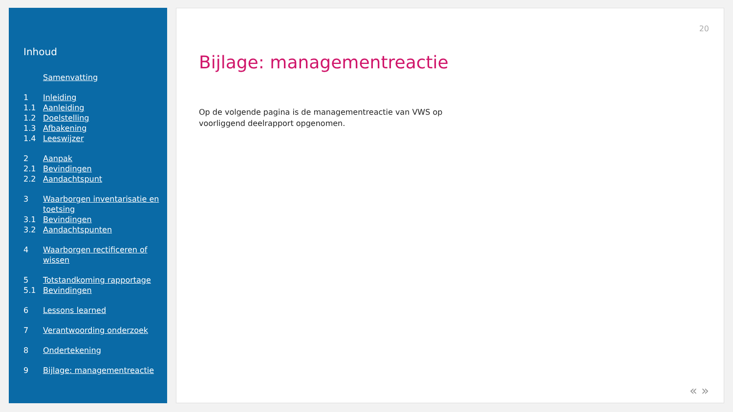Inhoud
Samenvatting
1 Inleiding
1.1 Aanleiding
1.2 Doelstelling
1.3 Afbakening
1.4 Leeswijzer
2 Aanpak
2.1 Bevindingen
2.2 Aandachtspunt
3 Waarborgen inventarisatie en toetsing
3.1 Bevindingen
3.2 Aandachtspunten
4 Waarborgen rectificeren of wissen
5 Totstandkoming rapportage
5.1 Bevindingen
6 Lessons learned
7 Verantwoording onderzoek
8 Ondertekening
9 Bijlage: managementreactie
20
Bijlage: managementreactie
Op de volgende pagina is de managementreactie van VWS op voorliggend deelrapport opgenomen.
« »